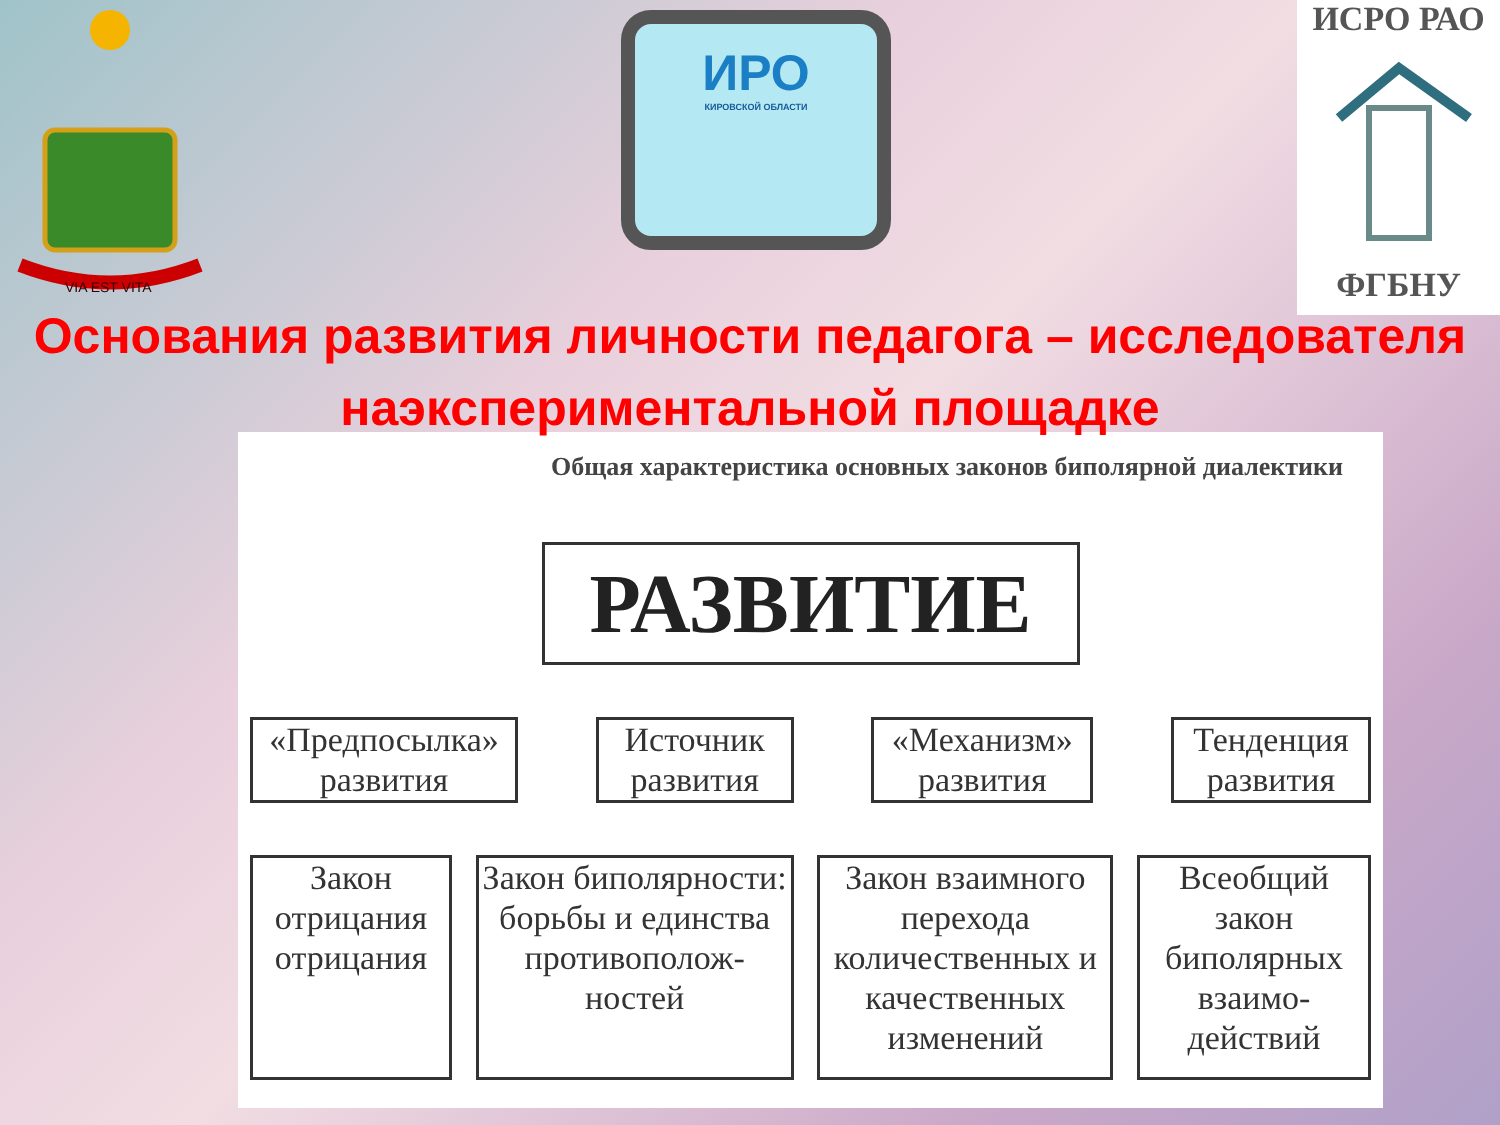VIA EST VITA
ИРО
КИРОВСКОЙ ОБЛАСТИ
ИСРО РАО
ФГБНУ
Основания развития личности педагога – исследователя
наэкспериментальной площадке
Общая характеристика основных законов биполярной диалектики
РАЗВИТИЕ
«Предпосылка» развития
Источник развития
«Механизм» развития
Тенденция развития
Закон отрицания отрицания
Закон биполярности: борьбы и единства противополож-ностей
Закон взаимного перехода количественных и качественных изменений
Всеобщий закон биполярных взаимо-действий